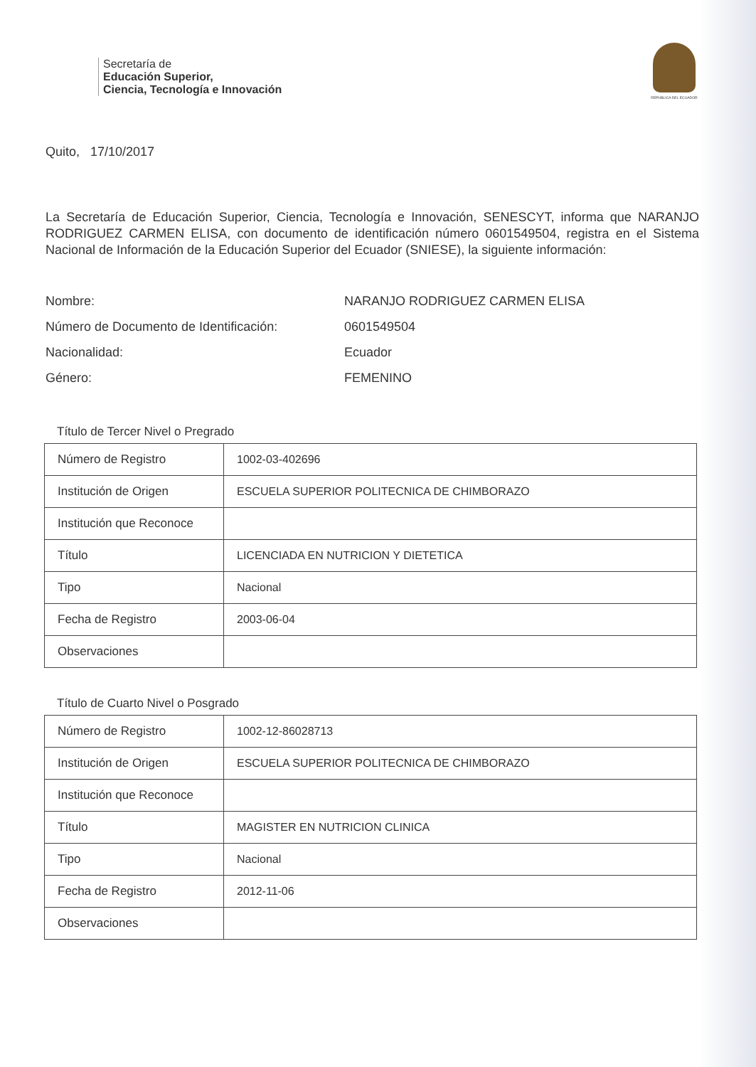Secretaría de
Educación Superior,
Ciencia, Tecnología e Innovación
REPÚBLICA DEL ECUADOR
Quito, 17/10/2017
La Secretaría de Educación Superior, Ciencia, Tecnología e Innovación, SENESCYT, informa que NARANJO RODRIGUEZ CARMEN ELISA, con documento de identificación número 0601549504, registra en el Sistema Nacional de Información de la Educación Superior del Ecuador (SNIESE), la siguiente información:
Nombre: NARANJO RODRIGUEZ CARMEN ELISA
Número de Documento de Identificación: 0601549504
Nacionalidad: Ecuador
Género: FEMENINO
Título de Tercer Nivel o Pregrado
| Número de Registro | 1002-03-402696 |
| Institución de Origen | ESCUELA SUPERIOR POLITECNICA DE CHIMBORAZO |
| Institución que Reconoce | |
| Título | LICENCIADA EN NUTRICION Y DIETETICA |
| Tipo | Nacional |
| Fecha de Registro | 2003-06-04 |
| Observaciones | |
Título de Cuarto Nivel o Posgrado
| Número de Registro | 1002-12-86028713 |
| Institución de Origen | ESCUELA SUPERIOR POLITECNICA DE CHIMBORAZO |
| Institución que Reconoce | |
| Título | MAGISTER EN NUTRICION CLINICA |
| Tipo | Nacional |
| Fecha de Registro | 2012-11-06 |
| Observaciones | |